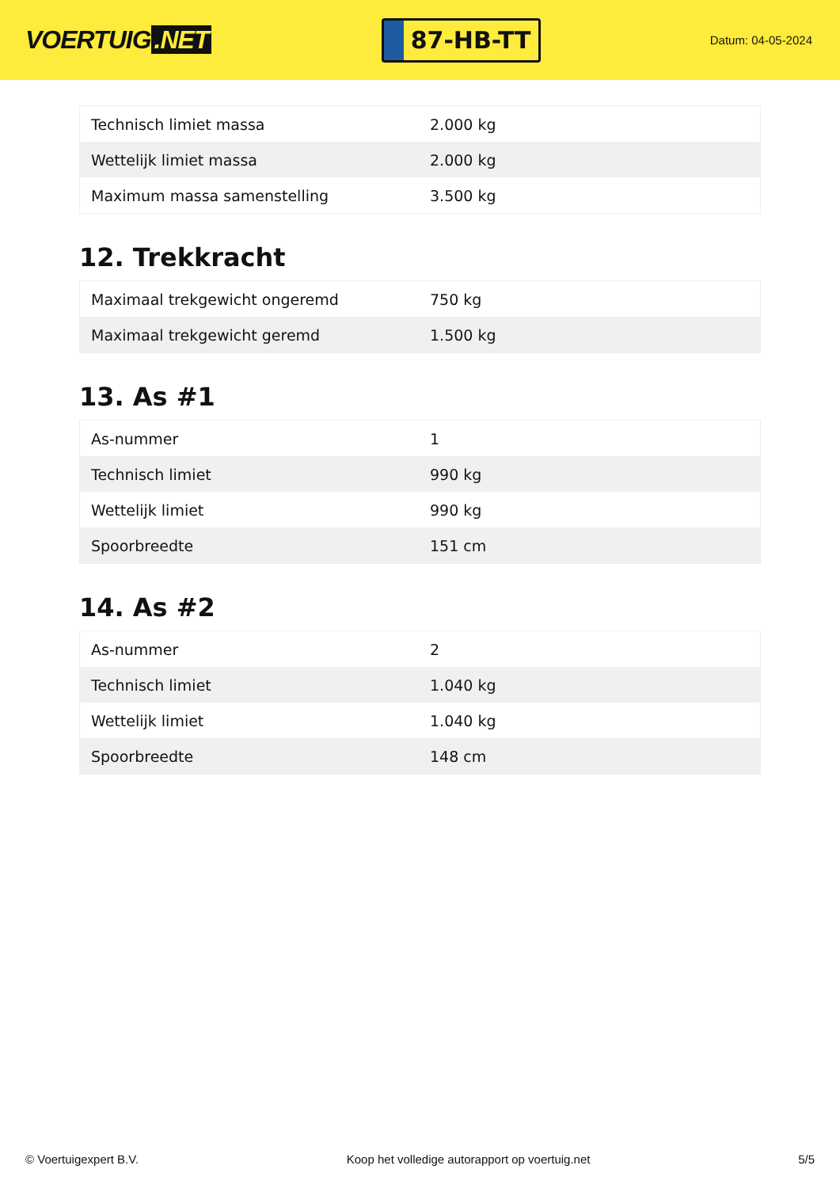VOERTUIG.NET
87-HB-TT
Datum: 04-05-2024
| Technisch limiet massa | 2.000 kg |
| Wettelijk limiet massa | 2.000 kg |
| Maximum massa samenstelling | 3.500 kg |
12. Trekkracht
| Maximaal trekgewicht ongeremd | 750 kg |
| Maximaal trekgewicht geremd | 1.500 kg |
13. As #1
| As-nummer | 1 |
| Technisch limiet | 990 kg |
| Wettelijk limiet | 990 kg |
| Spoorbreedte | 151 cm |
14. As #2
| As-nummer | 2 |
| Technisch limiet | 1.040 kg |
| Wettelijk limiet | 1.040 kg |
| Spoorbreedte | 148 cm |
© Voertuigexpert B.V. Koop het volledige autorapport op voertuig.net 5/5